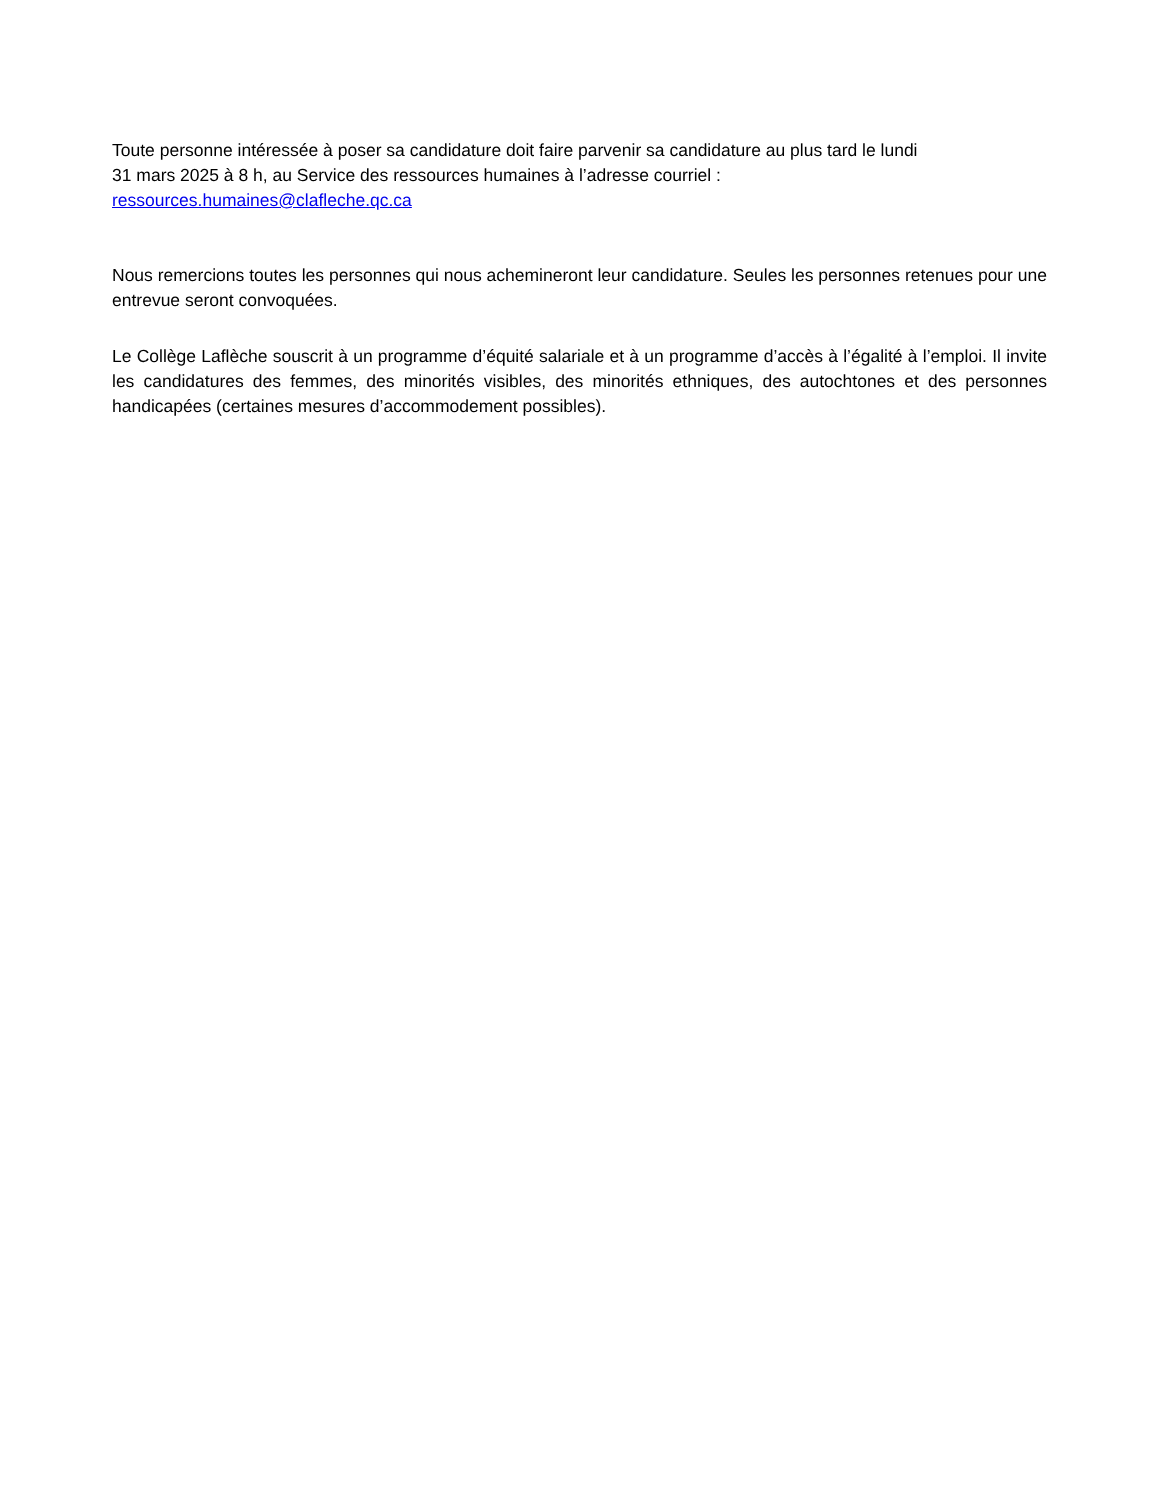Toute personne intéressée à poser sa candidature doit faire parvenir sa candidature au plus tard le lundi
31 mars 2025 à 8 h, au Service des ressources humaines à l’adresse courriel :
ressources.humaines@clafleche.qc.ca
Nous remercions toutes les personnes qui nous achemineront leur candidature. Seules les personnes retenues pour une entrevue seront convoquées.
Le Collège Laflèche souscrit à un programme d’équité salariale et à un programme d’accès à l’égalité à l’emploi. Il invite les candidatures des femmes, des minorités visibles, des minorités ethniques, des autochtones et des personnes handicapées (certaines mesures d’accommodement possibles).